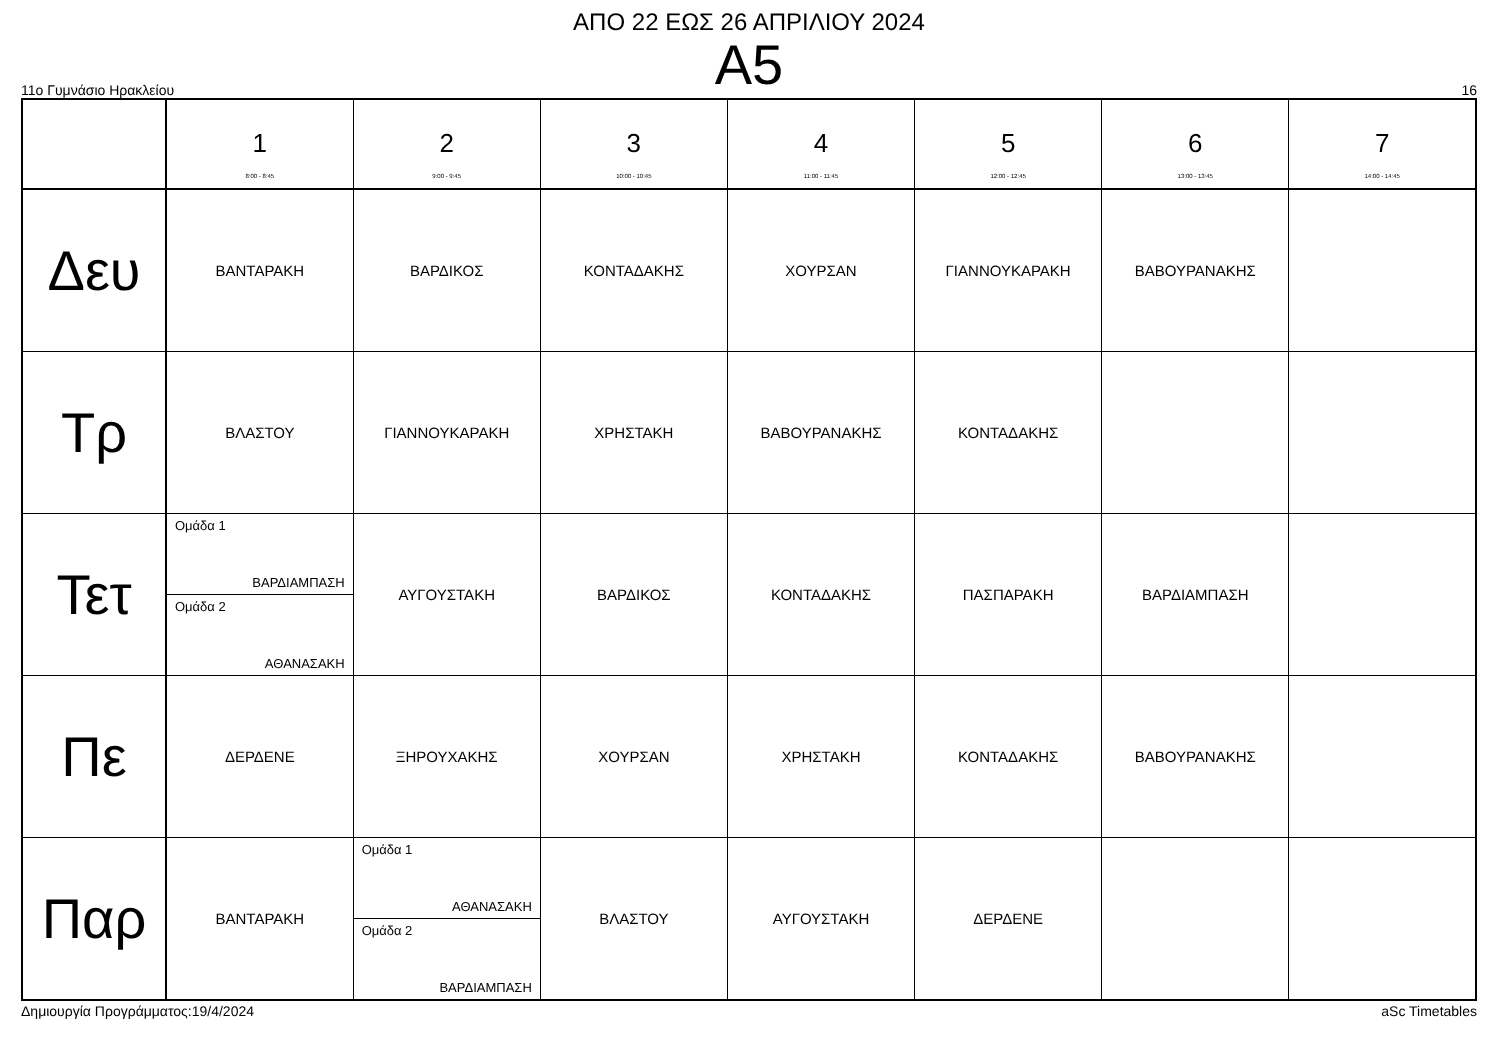ΑΠΟ 22 ΕΩΣ 26 ΑΠΡΙΛΙΟΥ 2024
Α5
11ο Γυμνάσιο Ηρακλείου 16
| | 1 8:00 - 8:45 | 2 9:00 - 9:45 | 3 10:00 - 10:45 | 4 11:00 - 11:45 | 5 12:00 - 12:45 | 6 13:00 - 13:45 | 7 14:00 - 14:45 |
| --- | --- | --- | --- | --- | --- | --- | --- |
| Δευ | ΒΑΝΤΑΡΑΚΗ | ΒΑΡΔΙΚΟΣ | ΚΟΝΤΑΔΑΚΗΣ | ΧΟΥΡΣΑΝ | ΓΙΑΝΝΟΥΚΑΡΑΚΗ | ΒΑΒΟΥΡΑΝΑΚΗΣ | |
| Τρ | ΒΛΑΣΤΟΥ | ΓΙΑΝΝΟΥΚΑΡΑΚΗ | ΧΡΗΣΤΑΚΗ | ΒΑΒΟΥΡΑΝΑΚΗΣ | ΚΟΝΤΑΔΑΚΗΣ | | |
| Τετ | Ομάδα 1 ΒΑΡΔΙΑΜΠΑΣΗ Ομάδα 2 ΑΘΑΝΑΣΑΚΗ | ΑΥΓΟΥΣΤΑΚΗ | ΒΑΡΔΙΚΟΣ | ΚΟΝΤΑΔΑΚΗΣ | ΠΑΣΠΑΡΑΚΗ | ΒΑΡΔΙΑΜΠΑΣΗ | |
| Πε | ΔΕΡΔΕΝΕ | ΞΗΡΟΥΧΑΚΗΣ | ΧΟΥΡΣΑΝ | ΧΡΗΣΤΑΚΗ | ΚΟΝΤΑΔΑΚΗΣ | ΒΑΒΟΥΡΑΝΑΚΗΣ | |
| Παρ | ΒΑΝΤΑΡΑΚΗ | Ομάδα 1 ΑΘΑΝΑΣΑΚΗ Ομάδα 2 ΒΑΡΔΙΑΜΠΑΣΗ | ΒΛΑΣΤΟΥ | ΑΥΓΟΥΣΤΑΚΗ | ΔΕΡΔΕΝΕ | | |
Δημιουργία Προγράμματος:19/4/2024 aSc Timetables